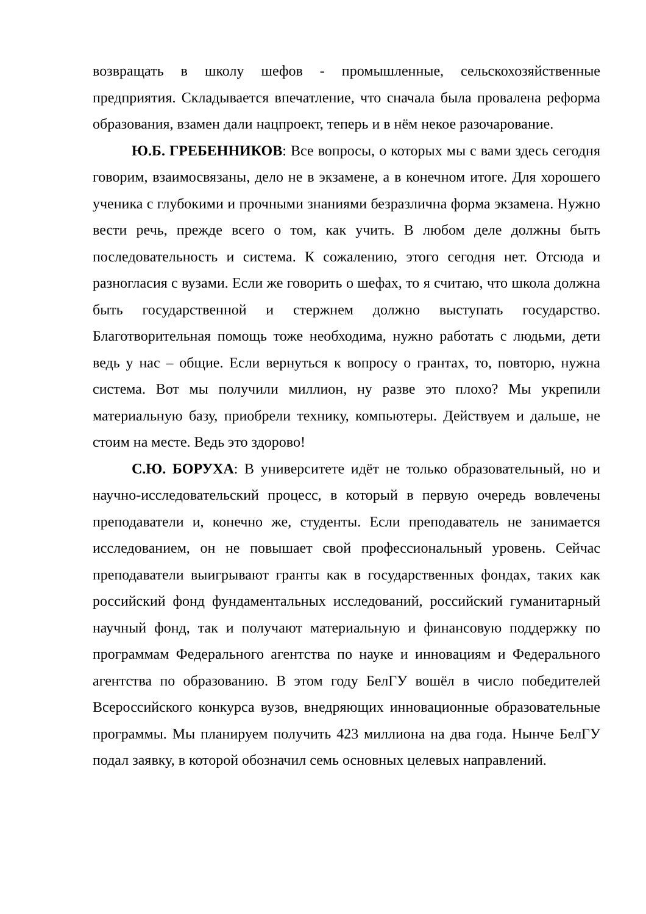возвращать в школу шефов - промышленные, сельскохозяйственные предприятия. Складывается впечатление, что сначала была провалена реформа образования, взамен дали нацпроект, теперь и в нём некое разочарование.
Ю.Б. ГРЕБЕННИКОВ: Все вопросы, о которых мы с вами здесь сегодня говорим, взаимосвязаны, дело не в экзамене, а в конечном итоге. Для хорошего ученика с глубокими и прочными знаниями безразлична форма экзамена. Нужно вести речь, прежде всего о том, как учить. В любом деле должны быть последовательность и система. К сожалению, этого сегодня нет. Отсюда и разногласия с вузами. Если же говорить о шефах, то я считаю, что школа должна быть государственной и стержнем должно выступать государство. Благотворительная помощь тоже необходима, нужно работать с людьми, дети ведь у нас – общие. Если вернуться к вопросу о грантах, то, повторю, нужна система. Вот мы получили миллион, ну разве это плохо? Мы укрепили материальную базу, приобрели технику, компьютеры. Действуем и дальше, не стоим на месте. Ведь это здорово!
С.Ю. БОРУХА: В университете идёт не только образовательный, но и научно-исследовательский процесс, в который в первую очередь вовлечены преподаватели и, конечно же, студенты. Если преподаватель не занимается исследованием, он не повышает свой профессиональный уровень. Сейчас преподаватели выигрывают гранты как в государственных фондах, таких как российский фонд фундаментальных исследований, российский гуманитарный научный фонд, так и получают материальную и финансовую поддержку по программам Федерального агентства по науке и инновациям и Федерального агентства по образованию. В этом году БелГУ вошёл в число победителей Всероссийского конкурса вузов, внедряющих инновационные образовательные программы. Мы планируем получить 423 миллиона на два года. Нынче БелГУ подал заявку, в которой обозначил семь основных целевых направлений.